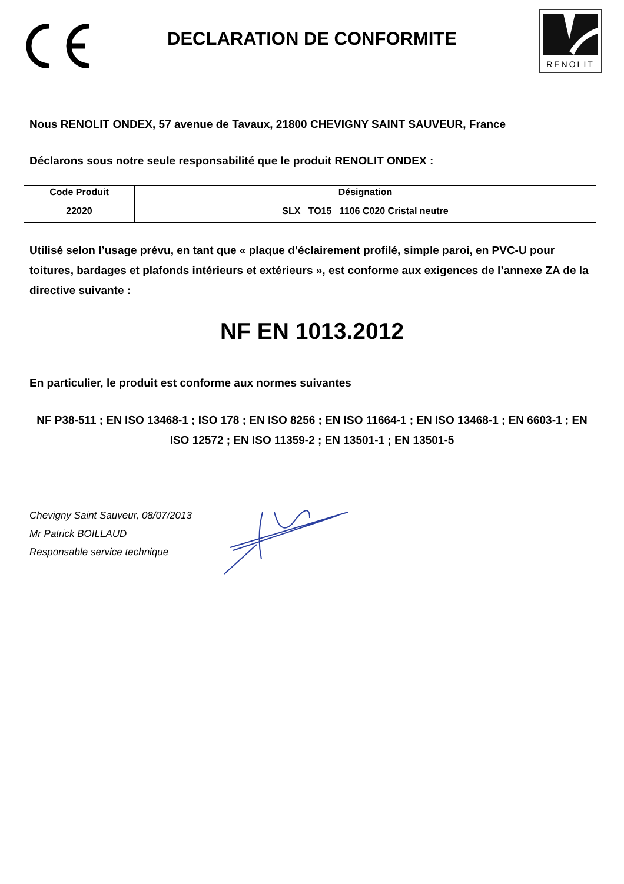DECLARATION DE CONFORMITE
RENOLIT
Nous RENOLIT ONDEX, 57 avenue de Tavaux, 21800 CHEVIGNY SAINT SAUVEUR, France
Déclarons sous notre seule responsabilité que le produit RENOLIT ONDEX :
| Code Produit | Désignation |
| --- | --- |
| 22020 | SLX TO15 1106 C020 Cristal neutre |
Utilisé selon l’usage prévu, en tant que « plaque d’éclairement profilé, simple paroi, en PVC-U pour toitures, bardages et plafonds intérieurs et extérieurs », est conforme aux exigences de l’annexe ZA de la directive suivante :
NF EN 1013.2012
En particulier, le produit est conforme aux normes suivantes
NF P38-511 ; EN ISO 13468-1 ; ISO 178 ; EN ISO 8256 ; EN ISO 11664-1 ; EN ISO 13468-1 ; EN 6603-1 ; EN ISO 12572 ; EN ISO 11359-2 ; EN 13501-1 ; EN 13501-5
Chevigny Saint Sauveur, 08/07/2013
Mr Patrick BOILLAUD
Responsable service technique